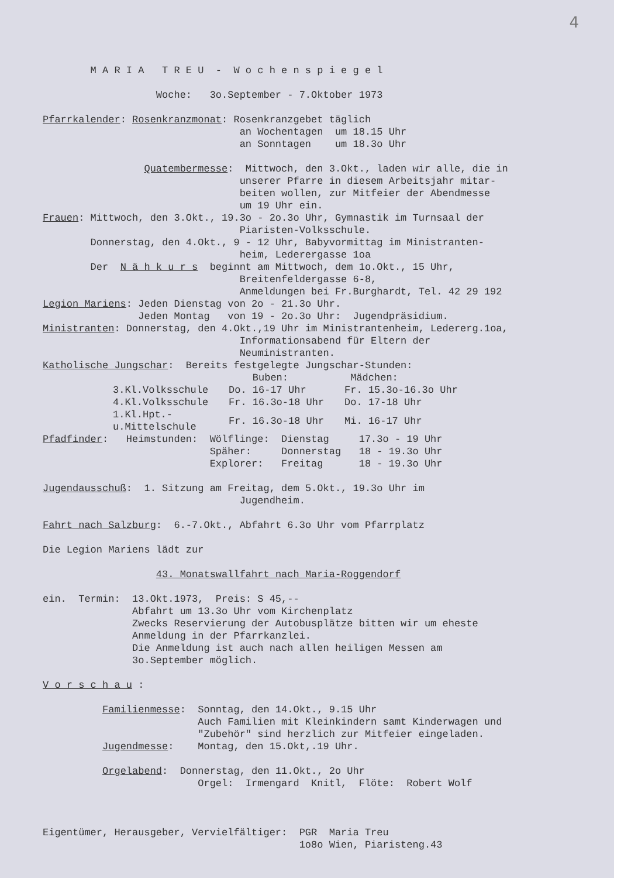4
        M A R I A   T R E U  -  W o c h e n s p i e g e l

                   Woche:   3o.September - 7.Oktober 1973

Pfarrkalender: Rosenkranzmonat: Rosenkranzgebet täglich
                                 an Wochentagen  um 18.15 Uhr
                                 an Sonntagen    um 18.3o Uhr

                 Quatembermesse:  Mittwoch, den 3.Okt., laden wir alle, die in
                                 unserer Pfarre in diesem Arbeitsjahr mitar-
                                 beiten wollen, zur Mitfeier der Abendmesse
                                 um 19 Uhr ein.
Frauen: Mittwoch, den 3.Okt., 19.3o - 2o.3o Uhr, Gymnastik im Turnsaal der
                                 Piaristen-Volksschule.
        Donnerstag, den 4.Okt., 9 - 12 Uhr, Babyvormittag im Ministranten-
                                 heim, Lederergasse 1oa
        Der  N ä h k u r s  beginnt am Mittwoch, dem 1o.Okt., 15 Uhr,
                                 Breitenfeldergasse 6-8,
                                 Anmeldungen bei Fr.Burghardt, Tel. 42 29 192
Legion Mariens: Jeden Dienstag von 2o - 21.3o Uhr.
                Jeden Montag   von 19 - 2o.3o Uhr:  Jugendpräsidium.
Ministranten: Donnerstag, den 4.Okt.,19 Uhr im Ministrantenheim, Ledererg.1oa,
                                 Informationsabend für Eltern der
                                 Neuministranten.
Katholische Jungschar:  Bereits festgelegte Jungschar-Stunden:
| | Buben: | Mädchen: |
| 3.Kl.Volksschule | Do. 16-17 Uhr | Fr. 15.3o-16.3o Uhr |
| 4.Kl.Volksschule | Fr. 16.3o-18 Uhr | Do. 17-18 Uhr |
| 1.Kl.Hpt.-u.Mittelschule | Fr. 16.3o-18 Uhr | Mi. 16-17 Uhr |
Pfadfinder:   Heimstunden:  Wölflinge:  Dienstag     17.3o - 19 Uhr
                            Späher:     Donnerstag   18 - 19.3o Uhr
                            Explorer:   Freitag      18 - 19.3o Uhr

Jugendausschuß:  1. Sitzung am Freitag, dem 5.Okt., 19.3o Uhr im
                                 Jugendheim.

Fahrt nach Salzburg:  6.-7.Okt., Abfahrt 6.3o Uhr vom Pfarrplatz

Die Legion Mariens lädt zur

                   43. Monatswallfahrt nach Maria-Roggendorf

ein.  Termin:  13.Okt.1973,  Preis: S 45,--
               Abfahrt um 13.3o Uhr vom Kirchenplatz
               Zwecks Reservierung der Autobusplätze bitten wir um eheste
               Anmeldung in der Pfarrkanzlei.
               Die Anmeldung ist auch nach allen heiligen Messen am
               3o.September möglich.

V o r s c h a u :

          Familienmesse:  Sonntag, den 14.Okt., 9.15 Uhr
                          Auch Familien mit Kleinkindern samt Kinderwagen und
                          "Zubehör" sind herzlich zur Mitfeier eingeladen.
          Jugendmesse:    Montag, den 15.Okt,.19 Uhr.

          Orgelabend:  Donnerstag, den 11.Okt., 2o Uhr
                          Orgel:  Irmengard  Knitl,  Flöte:  Robert Wolf



Eigentümer, Herausgeber, Vervielfältiger:  PGR  Maria Treu
                                           1o8o Wien, Piaristeng.43